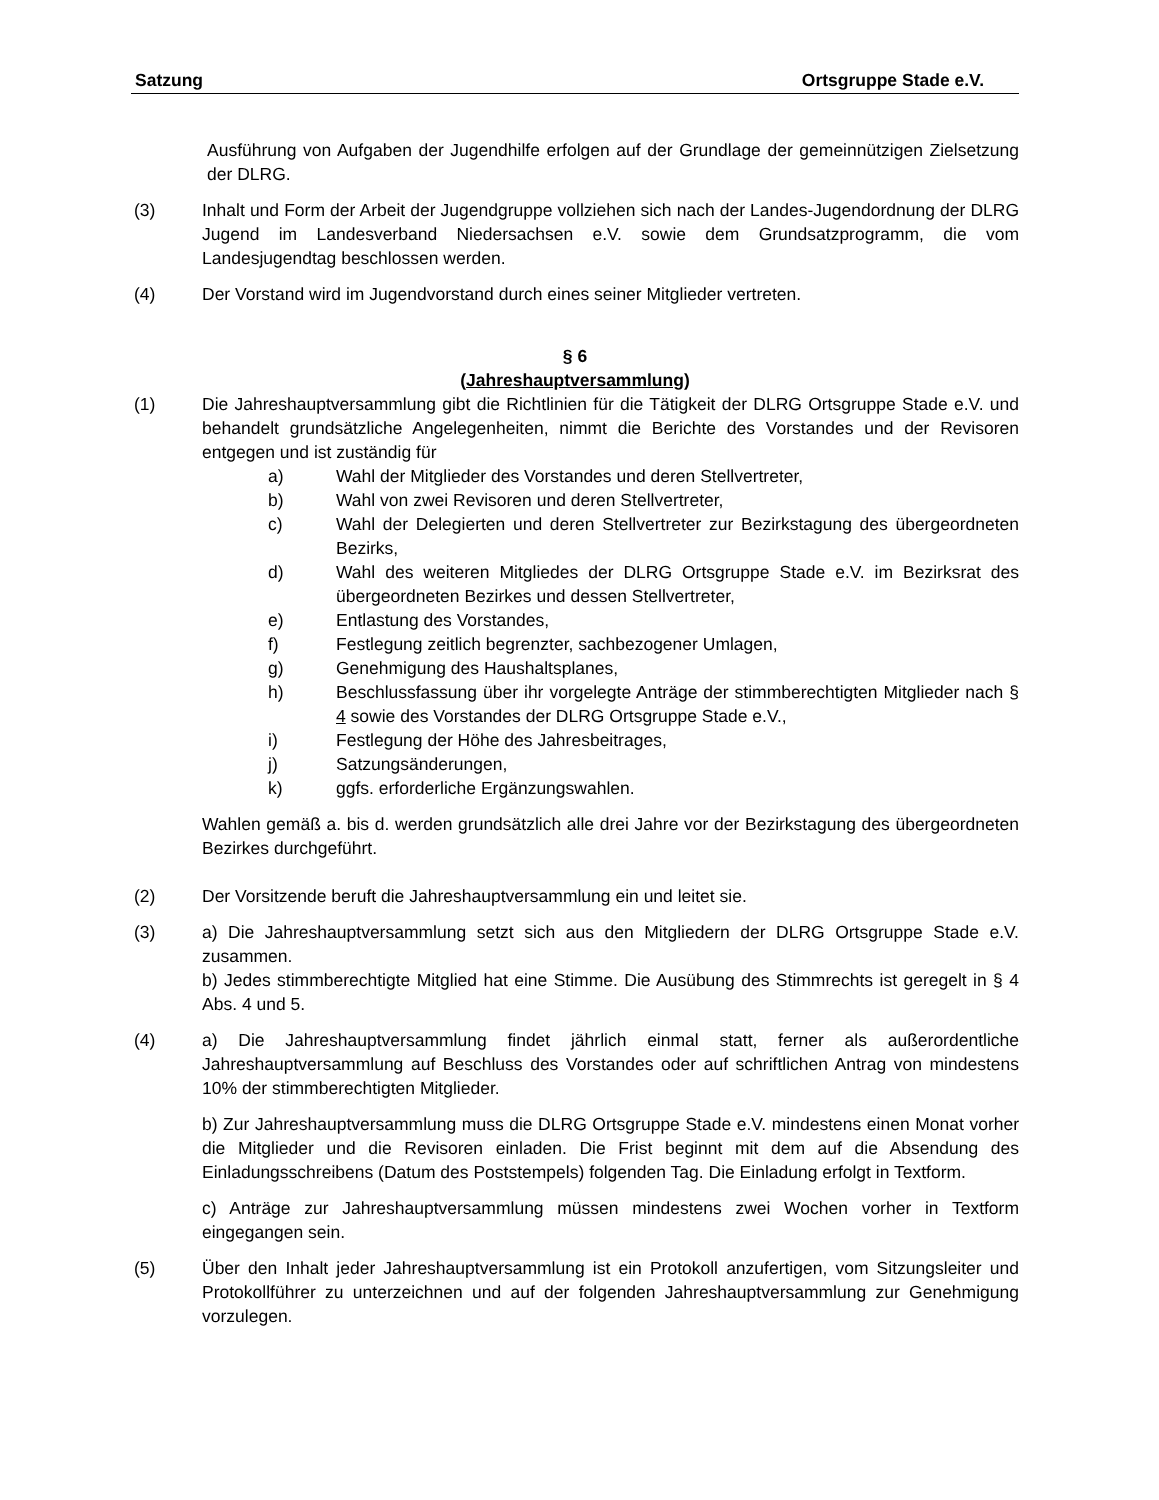Satzung Ortsgruppe Stade e.V.
Ausführung von Aufgaben der Jugendhilfe erfolgen auf der Grundlage der gemeinnützigen Zielsetzung der DLRG.
(3) Inhalt und Form der Arbeit der Jugendgruppe vollziehen sich nach der Landes-Jugendordnung der DLRG Jugend im Landesverband Niedersachsen e.V. sowie dem Grundsatzprogramm, die vom Landesjugendtag beschlossen werden.
(4) Der Vorstand wird im Jugendvorstand durch eines seiner Mitglieder vertreten.
§ 6
(Jahreshauptversammlung)
(1) Die Jahreshauptversammlung gibt die Richtlinien für die Tätigkeit der DLRG Ortsgruppe Stade e.V. und behandelt grundsätzliche Angelegenheiten, nimmt die Berichte des Vorstandes und der Revisoren entgegen und ist zuständig für
a) Wahl der Mitglieder des Vorstandes und deren Stellvertreter,
b) Wahl von zwei Revisoren und deren Stellvertreter,
c) Wahl der Delegierten und deren Stellvertreter zur Bezirkstagung des übergeordneten Bezirks,
d) Wahl des weiteren Mitgliedes der DLRG Ortsgruppe Stade e.V. im Bezirksrat des übergeordneten Bezirkes und dessen Stellvertreter,
e) Entlastung des Vorstandes,
f) Festlegung zeitlich begrenzter, sachbezogener Umlagen,
g) Genehmigung des Haushaltsplanes,
h) Beschlussfassung über ihr vorgelegte Anträge der stimmberechtigten Mitglieder nach § 4 sowie des Vorstandes der DLRG Ortsgruppe Stade e.V.,
i) Festlegung der Höhe des Jahresbeitrages,
j) Satzungsänderungen,
k) ggfs. erforderliche Ergänzungswahlen.
Wahlen gemäß a. bis d. werden grundsätzlich alle drei Jahre vor der Bezirkstagung des übergeordneten Bezirkes durchgeführt.
(2) Der Vorsitzende beruft die Jahreshauptversammlung ein und leitet sie.
(3) a) Die Jahreshauptversammlung setzt sich aus den Mitgliedern der DLRG Ortsgruppe Stade e.V. zusammen.
b) Jedes stimmberechtigte Mitglied hat eine Stimme. Die Ausübung des Stimmrechts ist geregelt in § 4 Abs. 4 und 5.
(4) a) Die Jahreshauptversammlung findet jährlich einmal statt, ferner als außerordentliche Jahreshauptversammlung auf Beschluss des Vorstandes oder auf schriftlichen Antrag von mindestens 10% der stimmberechtigten Mitglieder.
b) Zur Jahreshauptversammlung muss die DLRG Ortsgruppe Stade e.V. mindestens einen Monat vorher die Mitglieder und die Revisoren einladen. Die Frist beginnt mit dem auf die Absendung des Einladungsschreibens (Datum des Poststempels) folgenden Tag. Die Einladung erfolgt in Textform.
c) Anträge zur Jahreshauptversammlung müssen mindestens zwei Wochen vorher in Textform eingegangen sein.
(5) Über den Inhalt jeder Jahreshauptversammlung ist ein Protokoll anzufertigen, vom Sitzungsleiter und Protokollführer zu unterzeichnen und auf der folgenden Jahreshauptversammlung zur Genehmigung vorzulegen.